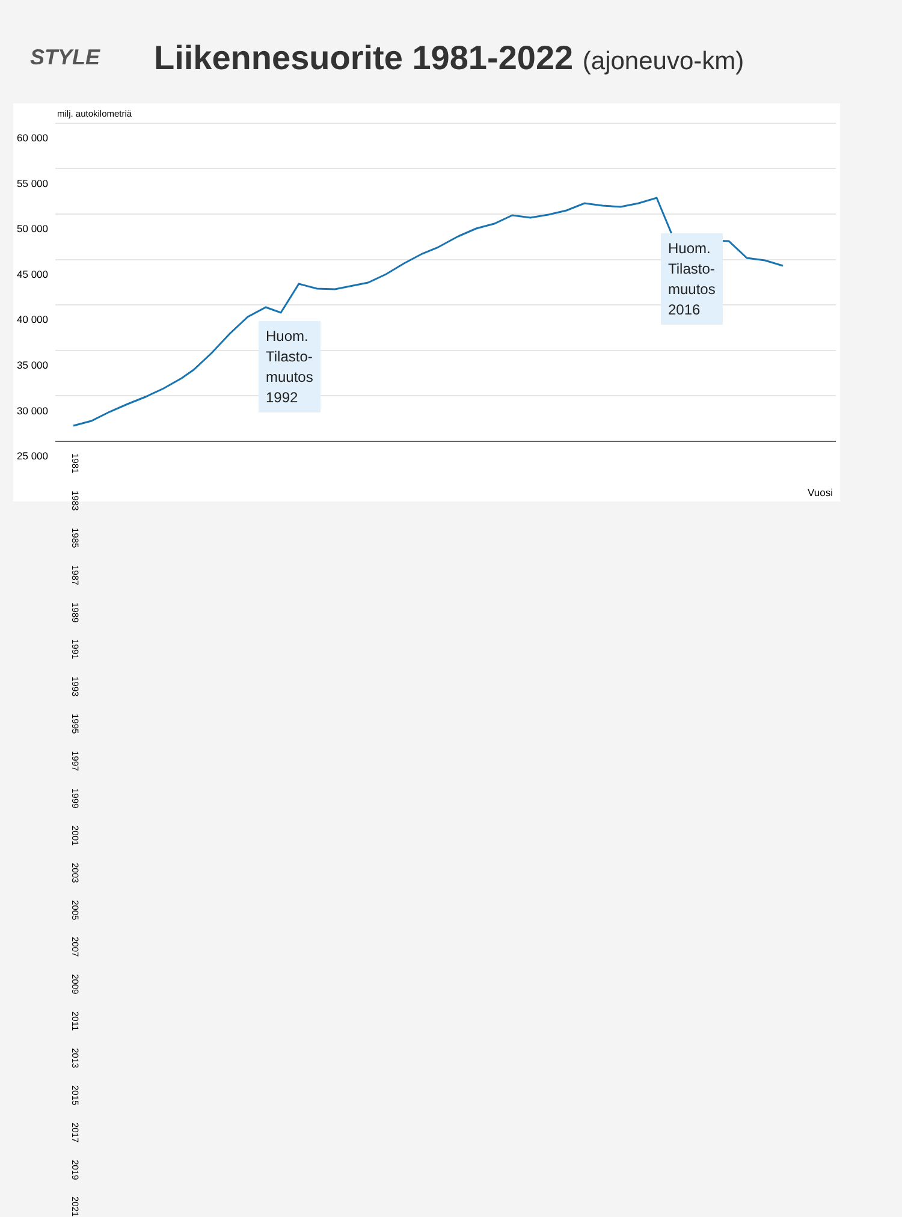STYLE
Liikennesuorite 1981-2022 (ajoneuvo-km)
milj. autokilometriä
60 000
55 000
50 000
45 000
40 000
35 000
30 000
25 000
1981 1983 1985 1987 1989 1991 1993 1995 1997 1999 2001 2003 2005 2007 2009 2011 2013 2015 2017 2019 2021
Vuosi
Huom.
Tilasto-
muutos
1992
Huom.
Tilasto-
muutos
2016